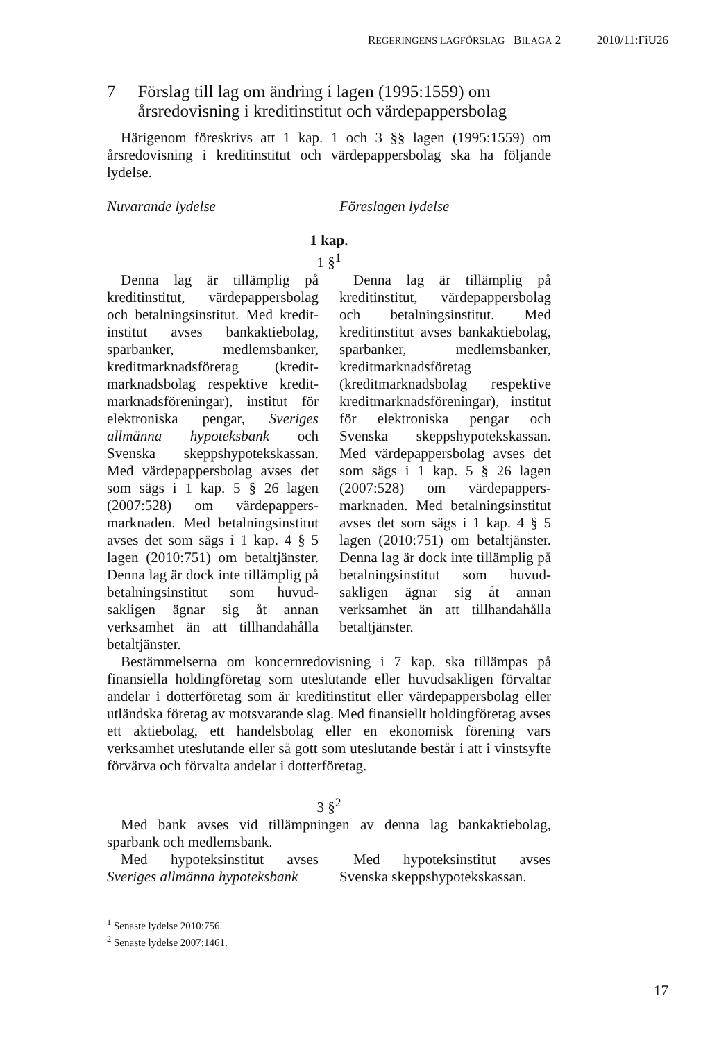REGERINGENS LAGFÖRSLAG BILAGA 2 2010/11:FiU26
7 Förslag till lag om ändring i lagen (1995:1559) om årsredovisning i kreditinstitut och värdepappersbolag
Härigenom föreskrivs att 1 kap. 1 och 3 §§ lagen (1995:1559) om årsredovisning i kreditinstitut och värdepappersbolag ska ha följande lydelse.
Nuvarande lydelse Föreslagen lydelse
1 kap.
1 §<sup>1</sup>
Denna lag är tillämplig på kreditinstitut, värdepappersbolag och betalningsinstitut. Med kredit­institut avses bankaktiebolag, sparbanker, medlemsbanker, kreditmarknadsföretag (kredit­marknadsbolag respektive kredit­marknadsföreningar), institut för elektroniska pengar, Sveriges allmänna hypoteksbank och Svenska skeppshypotekskassan. Med värdepappersbolag avses det som sägs i 1 kap. 5 § 26 lagen (2007:528) om värdepappers­marknaden. Med betalningsinstitut avses det som sägs i 1 kap. 4 § 5 lagen (2010:751) om betaltjänster. Denna lag är dock inte tillämplig på betalningsinstitut som huvud­sakligen ägnar sig åt annan verksamhet än att tillhandahålla betaltjänster.
Denna lag är tillämplig på kreditinstitut, värdepappersbolag och betalningsinstitut. Med kreditinstitut avses bankaktie­bolag, sparbanker, medlems­banker, kreditmarknadsföretag (kreditmarknadsbolag respektive kreditmarknadsföreningar), institut för elektroniska pengar och Svenska skeppshypotekskassan. Med värdepappersbolag avses det som sägs i 1 kap. 5 § 26 lagen (2007:528) om värdepappers­marknaden. Med betalningsinstitut avses det som sägs i 1 kap. 4 § 5 lagen (2010:751) om betaltjänster. Denna lag är dock inte tillämplig på betalningsinstitut som huvud­sakligen ägnar sig åt annan verksamhet än att tillhandahålla betaltjänster.
Bestämmelserna om koncernredovisning i 7 kap. ska tillämpas på finansiella holdingföretag som uteslutande eller huvudsakligen förvaltar andelar i dotterföretag som är kreditinstitut eller värdepappersbolag eller utländska företag av motsvarande slag. Med finansiellt holdingföretag avses ett aktiebolag, ett handelsbolag eller en ekonomisk förening vars verksamhet uteslutande eller så gott som uteslutande består i att i vinstsyfte förvärva och förvalta andelar i dotterföretag.
3 §<sup>2</sup>
Med bank avses vid tillämpningen av denna lag bankaktiebolag, sparbank och medlemsbank.
Med hypoteksinstitut avses Sveriges allmänna hypoteksbank
Med hypoteksinstitut avses Svenska skeppshypotekskassan.
<sup>1</sup> Senaste lydelse 2010:756.
<sup>2</sup> Senaste lydelse 2007:1461.
17